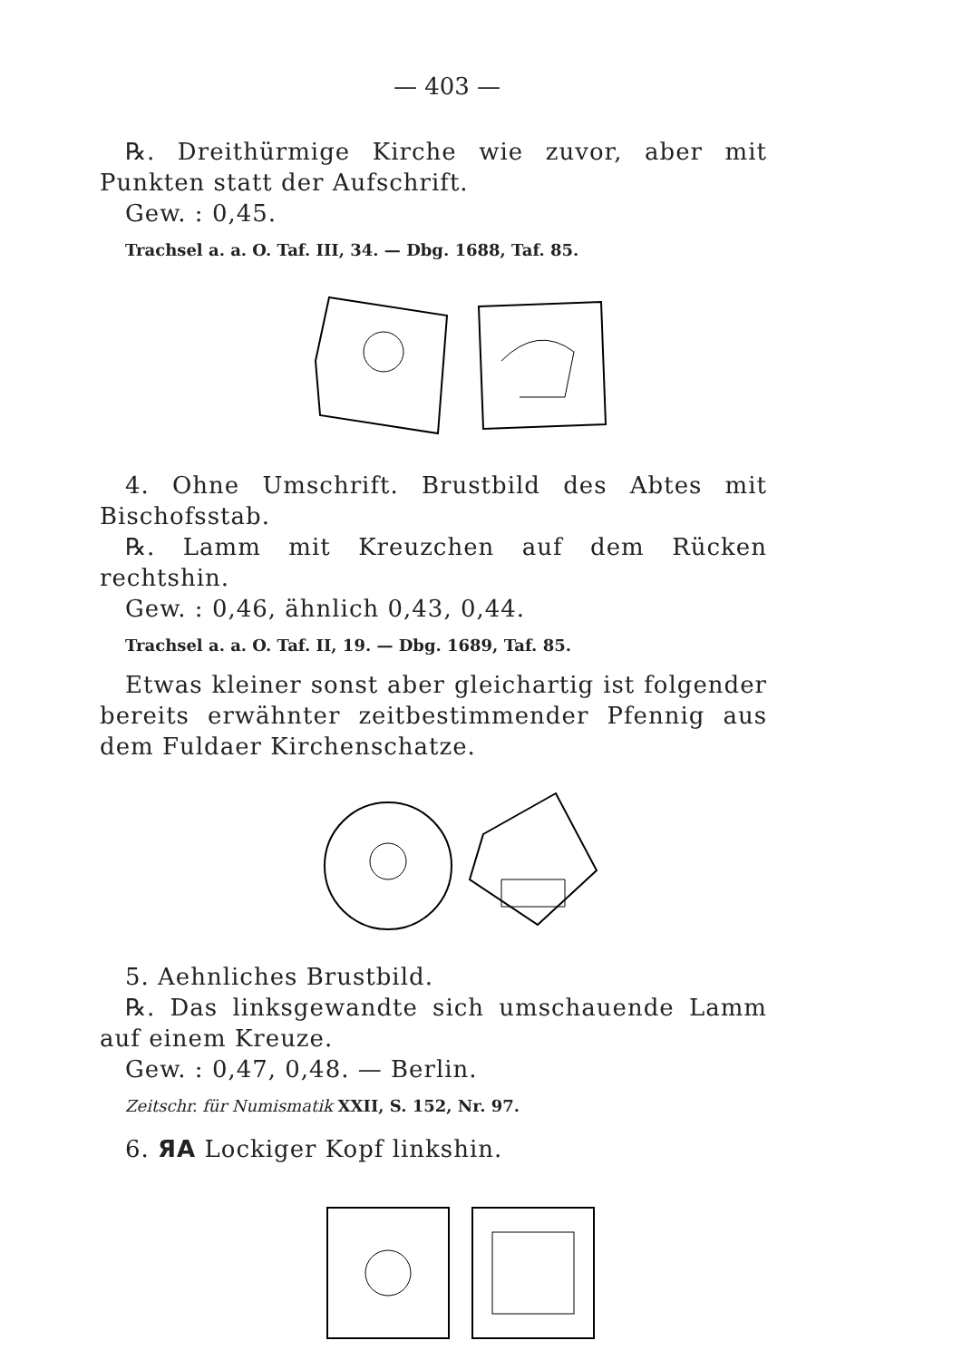— 403 —
℞. Dreithürmige Kirche wie zuvor, aber mit Punkten statt der Aufschrift.
Gew. : 0,45.
Trachsel a. a. O. Taf. III, 34. — Dbg. 1688, Taf. 85.
4. Ohne Umschrift. Brustbild des Abtes mit Bischofsstab.
℞. Lamm mit Kreuzchen auf dem Rücken rechtshin.
Gew. : 0,46, ähnlich 0,43, 0,44.
Trachsel a. a. O. Taf. II, 19. — Dbg. 1689, Taf. 85.
Etwas kleiner sonst aber gleichartig ist folgender bereits erwähnter zeitbestimmender Pfennig aus dem Fuldaer Kirchenschatze.
5. Aehnliches Brustbild.
℞. Das linksgewandte sich umschauende Lamm auf einem Kreuze.
Gew. : 0,47, 0,48. — Berlin.
Zeitschr. für Numismatik XXII, S. 152, Nr. 97.
6. ЯA Lockiger Kopf linkshin.